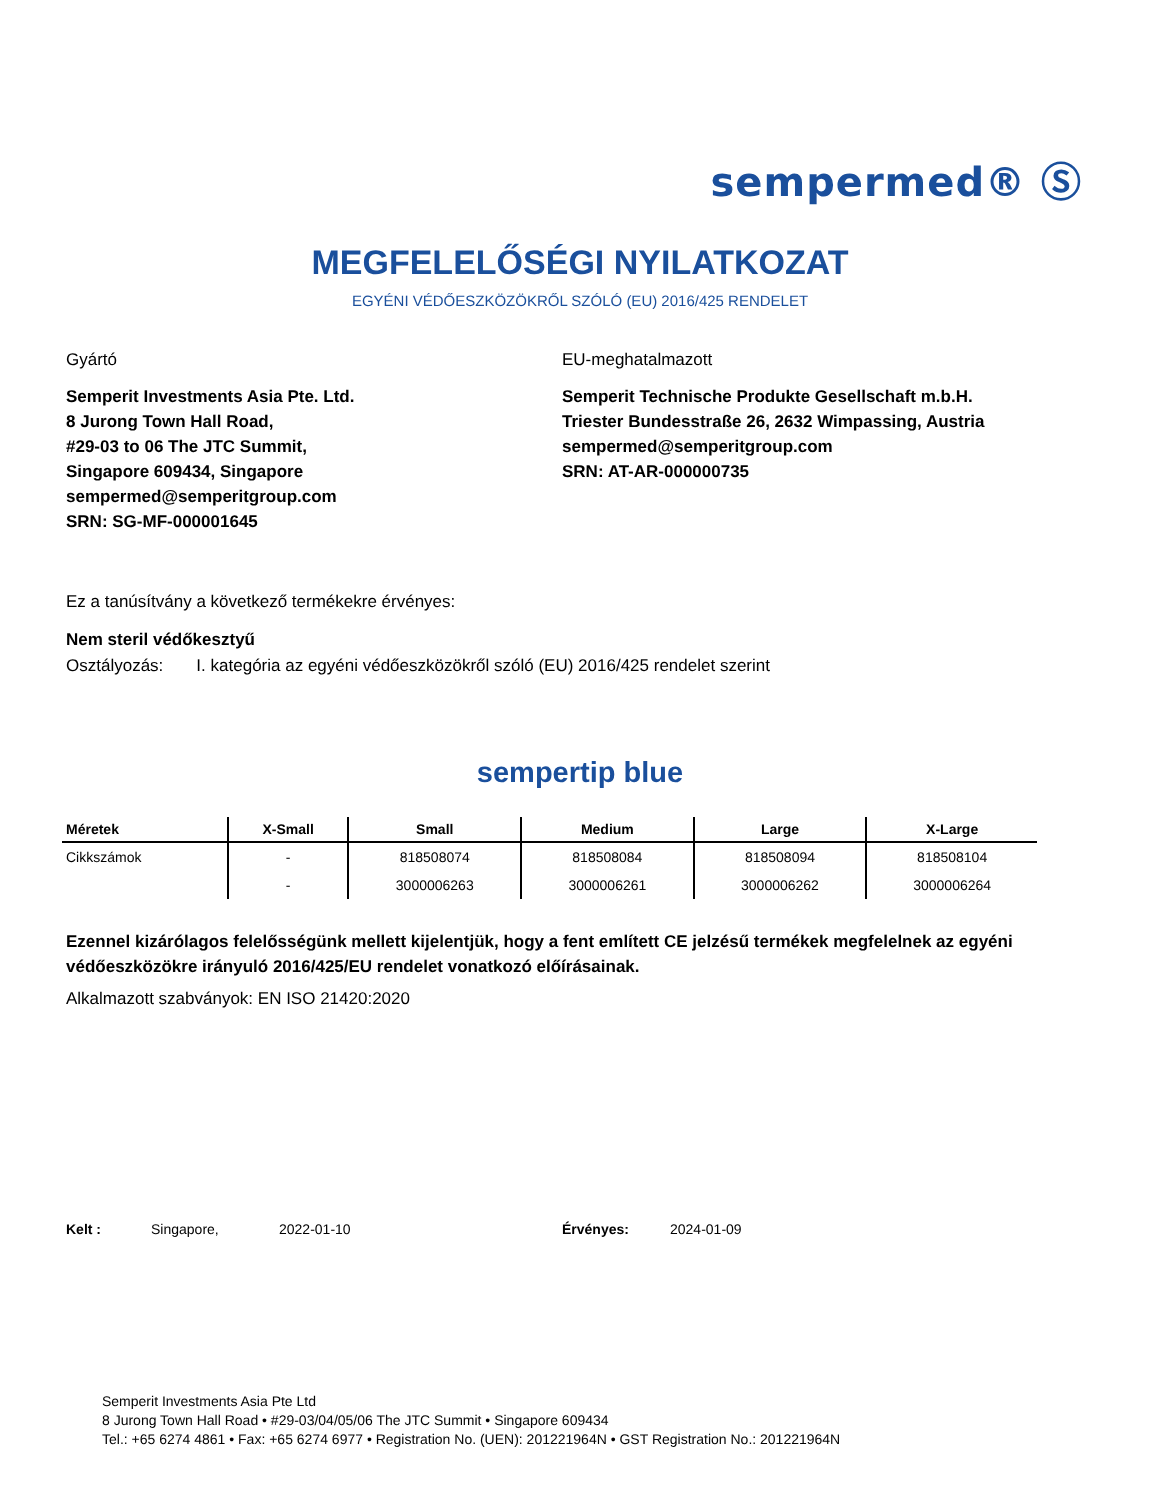sempermed® Ⓢ
MEGFELELŐSÉGI NYILATKOZAT
EGYÉNI VÉDŐESZKÖZÖKRŐL SZÓLÓ (EU) 2016/425 RENDELET
Gyártó
Semperit Investments Asia Pte. Ltd.
8 Jurong Town Hall Road,
#29-03 to 06 The JTC Summit,
Singapore 609434, Singapore
sempermed@semperitgroup.com
SRN: SG-MF-000001645
EU-meghatalmazott
Semperit Technische Produkte Gesellschaft m.b.H.
Triester Bundesstraße 26, 2632 Wimpassing, Austria
sempermed@semperitgroup.com
SRN: AT-AR-000000735
Ez a tanúsítvány a következő termékekre érvényes:
Nem steril védőkesztyű
Osztályozás: I. kategória az egyéni védőeszközökről szóló (EU) 2016/425 rendelet szerint
sempertip blue
| Méretek | X-Small | Small | Medium | Large | X-Large |
| --- | --- | --- | --- | --- | --- |
| Cikkszámok | - | 818508074 | 818508084 | 818508094 | 818508104 |
| | - | 3000006263 | 3000006261 | 3000006262 | 3000006264 |
Ezennel kizárólagos felelősségünk mellett kijelentjük, hogy a fent említett CE jelzésű termékek megfelelnek az egyéni védőeszközökre irányuló 2016/425/EU rendelet vonatkozó előírásainak.
Alkalmazott szabványok: EN ISO 21420:2020
Kelt : Singapore, 2022-01-10 Érvényes: 2024-01-09
Semperit Investments Asia Pte Ltd
8 Jurong Town Hall Road • #29-03/04/05/06 The JTC Summit • Singapore 609434
Tel.: +65 6274 4861 • Fax: +65 6274 6977 • Registration No. (UEN): 201221964N • GST Registration No.: 201221964N